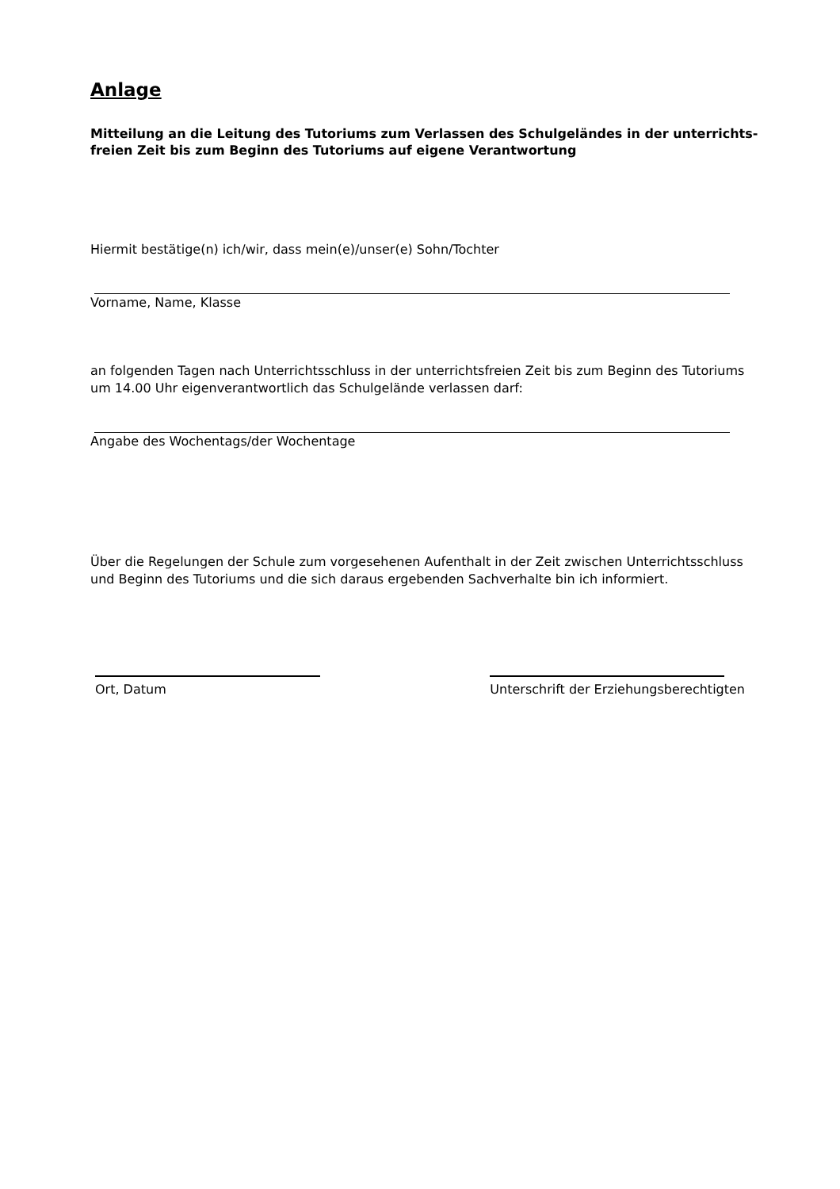Anlage
Mitteilung an die Leitung des Tutoriums zum Verlassen des Schulgeländes in der unterrichts-freien Zeit bis zum Beginn des Tutoriums auf eigene Verantwortung
Hiermit bestätige(n) ich/wir, dass mein(e)/unser(e) Sohn/Tochter
Vorname, Name, Klasse
an folgenden Tagen nach Unterrichtsschluss in der unterrichtsfreien Zeit bis zum Beginn des Tutoriums um 14.00 Uhr eigenverantwortlich das Schulgelände verlassen darf:
Angabe des Wochentags/der Wochentage
Über die Regelungen der Schule zum vorgesehenen Aufenthalt in der Zeit zwischen Unterrichtsschluss und Beginn des Tutoriums und die sich daraus ergebenden Sachverhalte bin ich informiert.
Ort, Datum Unterschrift der Erziehungsberechtigten